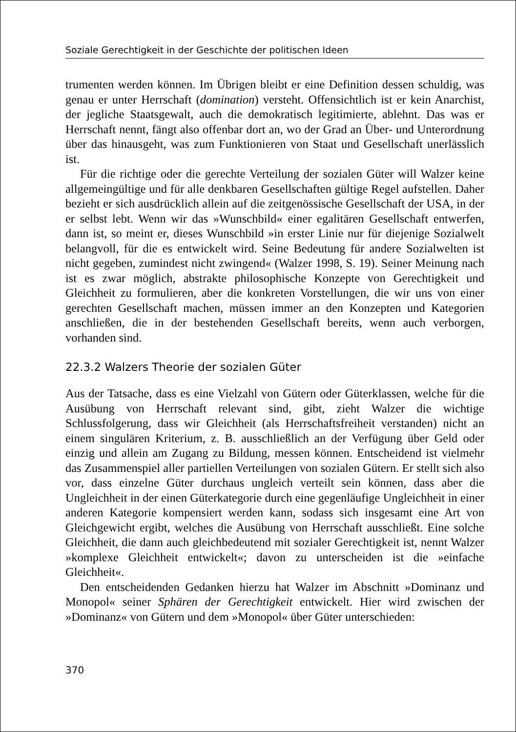Soziale Gerechtigkeit in der Geschichte der politischen Ideen
trumenten werden können. Im Übrigen bleibt er eine Definition dessen schuldig, was genau er unter Herrschaft (domination) versteht. Offensichtlich ist er kein Anarchist, der jegliche Staatsgewalt, auch die demokratisch legitimierte, ablehnt. Das was er Herrschaft nennt, fängt also offenbar dort an, wo der Grad an Über- und Unterordnung über das hinausgeht, was zum Funktionieren von Staat und Gesellschaft unerlässlich ist.
Für die richtige oder die gerechte Verteilung der sozialen Güter will Walzer keine allgemeingültige und für alle denkbaren Gesellschaften gültige Regel aufstellen. Daher bezieht er sich ausdrücklich allein auf die zeitgenössische Gesellschaft der USA, in der er selbst lebt. Wenn wir das »Wunschbild« einer egalitären Gesellschaft entwerfen, dann ist, so meint er, dieses Wunschbild »in erster Linie nur für diejenige Sozialwelt belangvoll, für die es entwickelt wird. Seine Bedeutung für andere Sozialwelten ist nicht gegeben, zumindest nicht zwingend« (Walzer 1998, S. 19). Seiner Meinung nach ist es zwar möglich, abstrakte philosophische Konzepte von Gerechtigkeit und Gleichheit zu formulieren, aber die konkreten Vorstellungen, die wir uns von einer gerechten Gesellschaft machen, müssen immer an den Konzepten und Kategorien anschließen, die in der bestehenden Gesellschaft bereits, wenn auch verborgen, vorhanden sind.
22.3.2 Walzers Theorie der sozialen Güter
Aus der Tatsache, dass es eine Vielzahl von Gütern oder Güterklassen, welche für die Ausübung von Herrschaft relevant sind, gibt, zieht Walzer die wichtige Schlussfolgerung, dass wir Gleichheit (als Herrschaftsfreiheit verstanden) nicht an einem singulären Kriterium, z. B. ausschließlich an der Verfügung über Geld oder einzig und allein am Zugang zu Bildung, messen können. Entscheidend ist vielmehr das Zusammenspiel aller partiellen Verteilungen von sozialen Gütern. Er stellt sich also vor, dass einzelne Güter durchaus ungleich verteilt sein können, dass aber die Ungleichheit in der einen Güterkategorie durch eine gegenläufige Ungleichheit in einer anderen Kategorie kompensiert werden kann, sodass sich insgesamt eine Art von Gleichgewicht ergibt, welches die Ausübung von Herrschaft ausschließt. Eine solche Gleichheit, die dann auch gleichbedeutend mit sozialer Gerechtigkeit ist, nennt Walzer »komplexe Gleichheit entwickelt«; davon zu unterscheiden ist die »einfache Gleichheit«.
Den entscheidenden Gedanken hierzu hat Walzer im Abschnitt »Dominanz und Monopol« seiner Sphären der Gerechtigkeit entwickelt. Hier wird zwischen der »Dominanz« von Gütern und dem »Monopol« über Güter unterschieden:
370